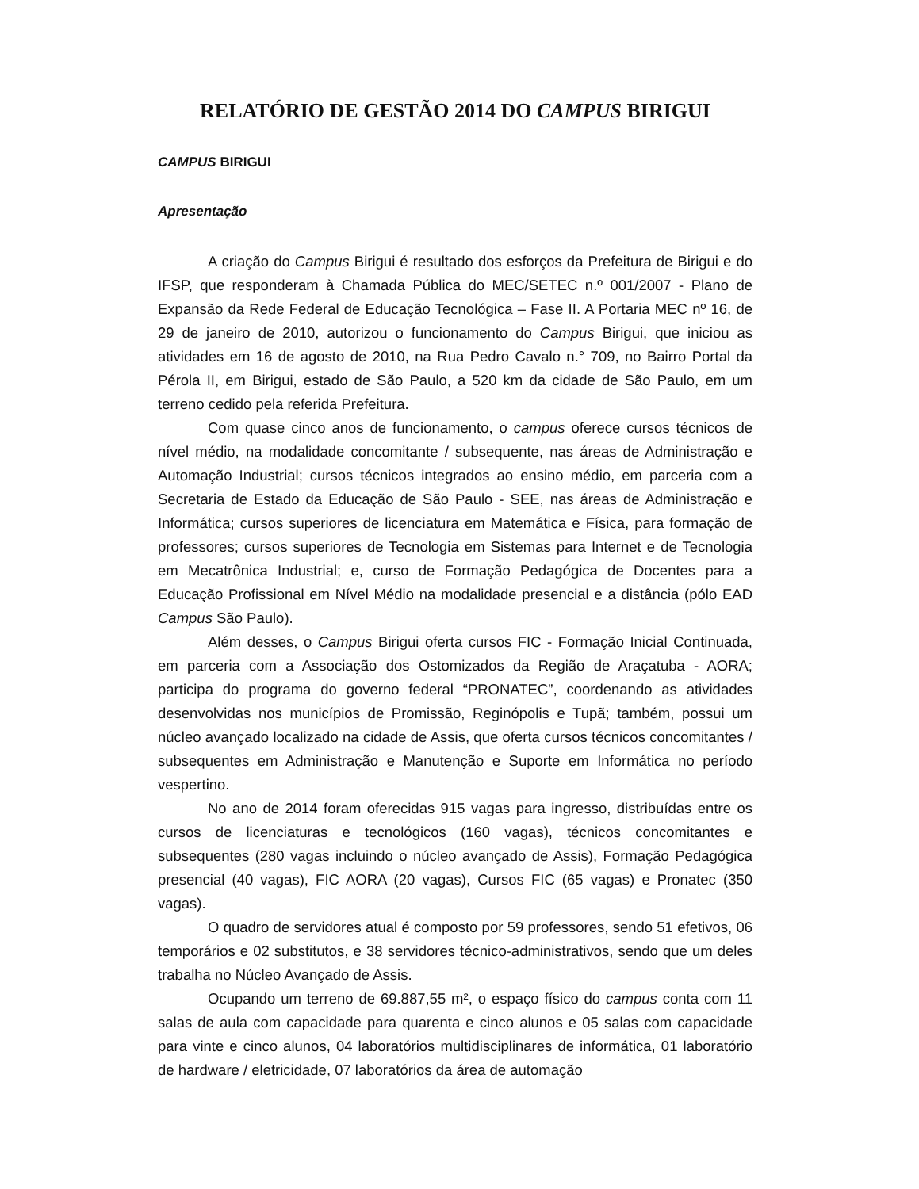RELATÓRIO DE GESTÃO 2014 DO CAMPUS BIRIGUI
CAMPUS BIRIGUI
Apresentação
A criação do Campus Birigui é resultado dos esforços da Prefeitura de Birigui e do IFSP, que responderam à Chamada Pública do MEC/SETEC n.º 001/2007 - Plano de Expansão da Rede Federal de Educação Tecnológica – Fase II. A Portaria MEC nº 16, de 29 de janeiro de 2010, autorizou o funcionamento do Campus Birigui, que iniciou as atividades em 16 de agosto de 2010, na Rua Pedro Cavalo n.° 709, no Bairro Portal da Pérola II, em Birigui, estado de São Paulo, a 520 km da cidade de São Paulo, em um terreno cedido pela referida Prefeitura.
Com quase cinco anos de funcionamento, o campus oferece cursos técnicos de nível médio, na modalidade concomitante / subsequente, nas áreas de Administração e Automação Industrial; cursos técnicos integrados ao ensino médio, em parceria com a Secretaria de Estado da Educação de São Paulo - SEE, nas áreas de Administração e Informática; cursos superiores de licenciatura em Matemática e Física, para formação de professores; cursos superiores de Tecnologia em Sistemas para Internet e de Tecnologia em Mecatrônica Industrial; e, curso de Formação Pedagógica de Docentes para a Educação Profissional em Nível Médio na modalidade presencial e a distância (pólo EAD Campus São Paulo).
Além desses, o Campus Birigui oferta cursos FIC - Formação Inicial Continuada, em parceria com a Associação dos Ostomizados da Região de Araçatuba - AORA; participa do programa do governo federal “PRONATEC”, coordenando as atividades desenvolvidas nos municípios de Promissão, Reginópolis e Tupã; também, possui um núcleo avançado localizado na cidade de Assis, que oferta cursos técnicos concomitantes / subsequentes em Administração e Manutenção e Suporte em Informática no período vespertino.
No ano de 2014 foram oferecidas 915 vagas para ingresso, distribuídas entre os cursos de licenciaturas e tecnológicos (160 vagas), técnicos concomitantes e subsequentes (280 vagas incluindo o núcleo avançado de Assis), Formação Pedagógica presencial (40 vagas), FIC AORA (20 vagas), Cursos FIC (65 vagas) e Pronatec (350 vagas).
O quadro de servidores atual é composto por 59 professores, sendo 51 efetivos, 06 temporários e 02 substitutos, e 38 servidores técnico-administrativos, sendo que um deles trabalha no Núcleo Avançado de Assis.
Ocupando um terreno de 69.887,55 m², o espaço físico do campus conta com 11 salas de aula com capacidade para quarenta e cinco alunos e 05 salas com capacidade para vinte e cinco alunos, 04 laboratórios multidisciplinares de informática, 01 laboratório de hardware / eletricidade, 07 laboratórios da área de automação